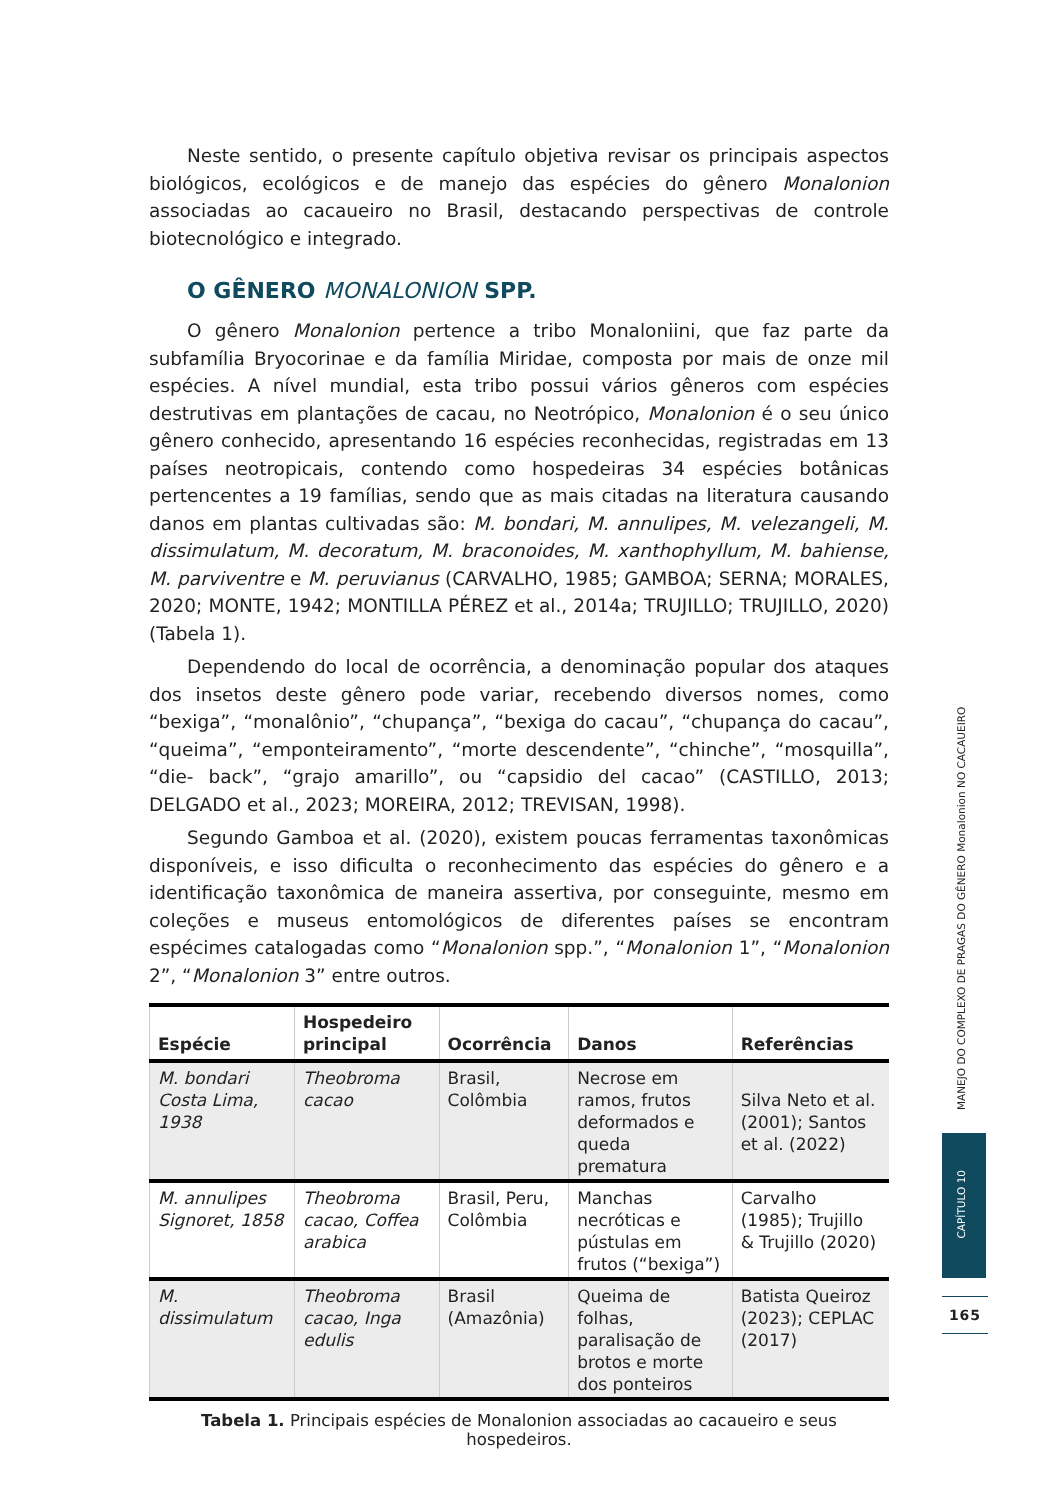Neste sentido, o presente capítulo objetiva revisar os principais aspectos biológicos, ecológicos e de manejo das espécies do gênero Monalonion associadas ao cacaueiro no Brasil, destacando perspectivas de controle biotecnológico e integrado.
O GÊNERO MONALONION SPP.
O gênero Monalonion pertence a tribo Monaloniini, que faz parte da subfamília Bryocorinae e da família Miridae, composta por mais de onze mil espécies. A nível mundial, esta tribo possui vários gêneros com espécies destrutivas em plantações de cacau, no Neotrópico, Monalonion é o seu único gênero conhecido, apresentando 16 espécies reconhecidas, registradas em 13 países neotropicais, contendo como hospedeiras 34 espécies botânicas pertencentes a 19 famílias, sendo que as mais citadas na literatura causando danos em plantas cultivadas são: M. bondari, M. annulipes, M. velezangeli, M. dissimulatum, M. decoratum, M. braconoides, M. xanthophyllum, M. bahiense, M. parviventre e M. peruvianus (CARVALHO, 1985; GAMBOA; SERNA; MORALES, 2020; MONTE, 1942; MONTILLA PÉREZ et al., 2014a; TRUJILLO; TRUJILLO, 2020) (Tabela 1).
Dependendo do local de ocorrência, a denominação popular dos ataques dos insetos deste gênero pode variar, recebendo diversos nomes, como “bexiga”, “monalônio”, “chupança”, “bexiga do cacau”, “chupança do cacau”, “queima”, “emponteiramento”, “morte descendente”, “chinche”, “mosquilla”, “die- back”, “grajo amarillo”, ou “capsidio del cacao” (CASTILLO, 2013; DELGADO et al., 2023; MOREIRA, 2012; TREVISAN, 1998).
Segundo Gamboa et al. (2020), existem poucas ferramentas taxonômicas disponíveis, e isso dificulta o reconhecimento das espécies do gênero e a identificação taxonômica de maneira assertiva, por conseguinte, mesmo em coleções e museus entomológicos de diferentes países se encontram espécimes catalogadas como “Monalonion spp.”, “Monalonion 1”, “Monalonion 2”, “Monalonion 3” entre outros.
| Espécie | Hospedeiro principal | Ocorrência | Danos | Referências |
| --- | --- | --- | --- | --- |
| M. bondari Costa Lima, 1938 | Theobroma cacao | Brasil, Colômbia | Necrose em ramos, frutos deformados e queda prematura | Silva Neto et al. (2001); Santos et al. (2022) |
| M. annulipes Signoret, 1858 | Theobroma cacao, Coffea arabica | Brasil, Peru, Colômbia | Manchas necróticas e pústulas em frutos (“bexiga”) | Carvalho (1985); Trujillo & Trujillo (2020) |
| M. dissimulatum | Theobroma cacao, Inga edulis | Brasil (Amazônia) | Queima de folhas, paralisação de brotos e morte dos ponteiros | Batista Queiroz (2023); CEPLAC (2017) |
Tabela 1. Principais espécies de Monalonion associadas ao cacaueiro e seus hospedeiros.
MANEJO DO COMPLEXO DE PRAGAS DO GÊNERO Monalonion NO CACAUEIRO
CAPÍTULO 10
165